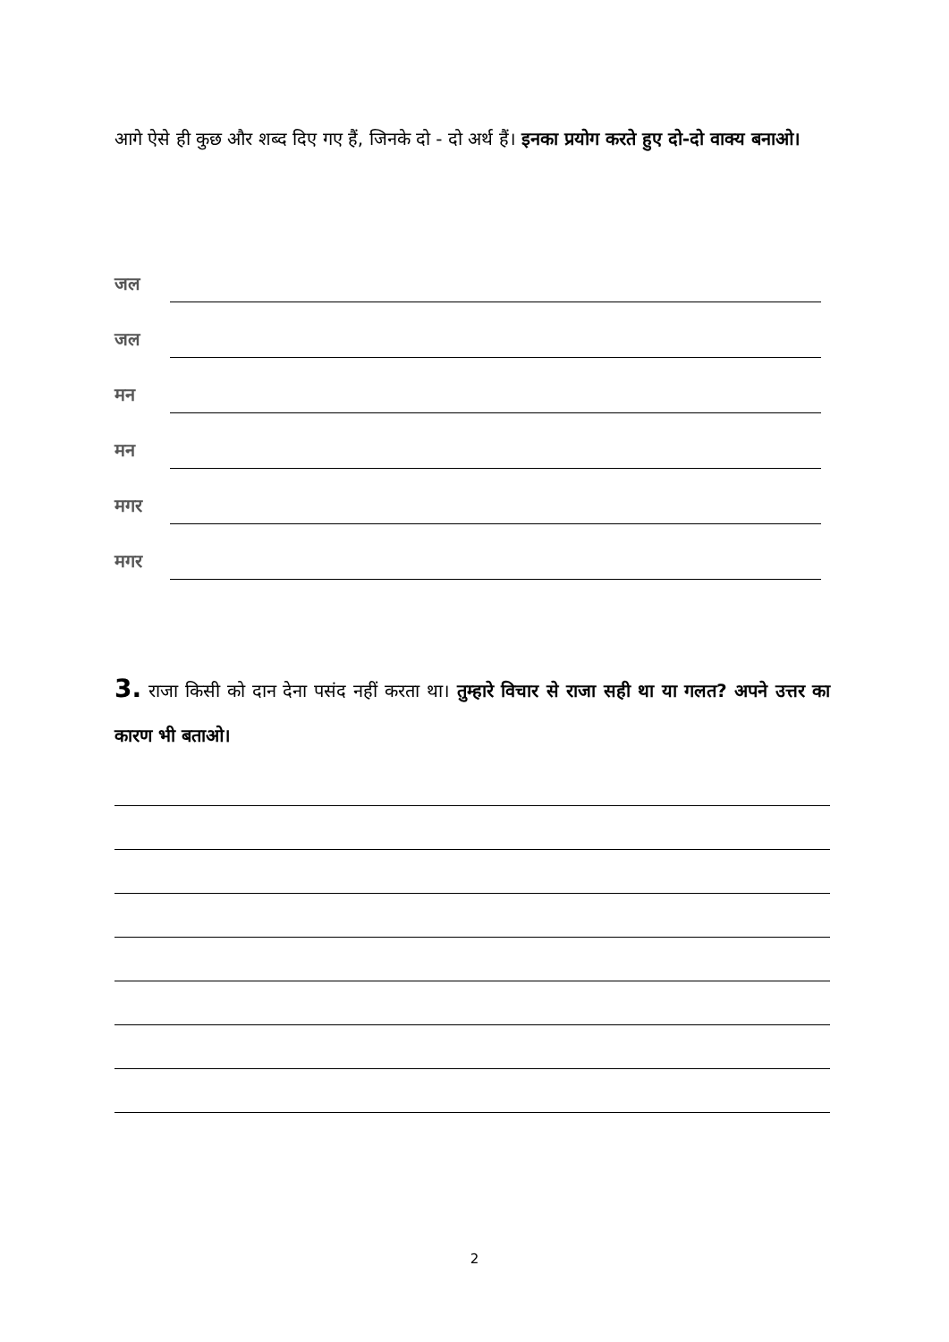आगे ऐसे ही कुछ और शब्द दिए गए हैं, जिनके दो - दो अर्थ हैं। इनका प्रयोग करते हुए दो-दो वाक्य बनाओ।
जल
जल
मन
मन
मगर
मगर
3. राजा किसी को दान देना पसंद नहीं करता था। तुम्हारे विचार से राजा सही था या गलत? अपने उत्तर का कारण भी बताओ।
2